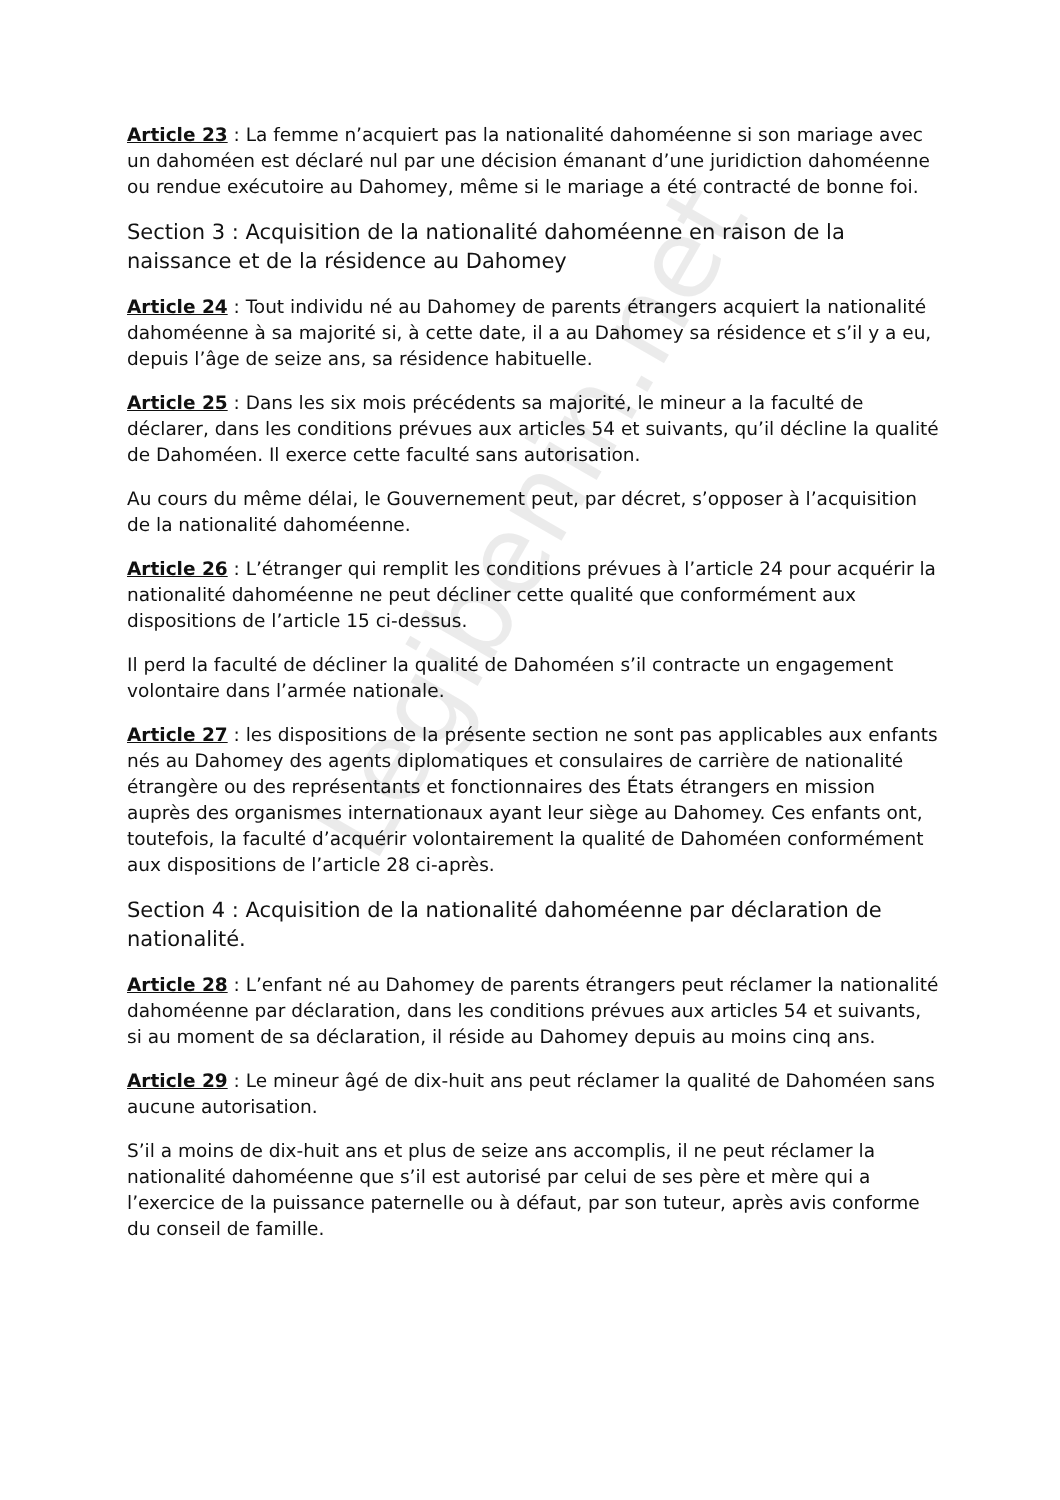Legibenin.net
Article 23 : La femme n’acquiert pas la nationalité dahoméenne si son mariage avec un dahoméen est déclaré nul par une décision émanant d’une juridiction dahoméenne ou rendue exécutoire au Dahomey, même si le mariage a été contracté de bonne foi.
Section 3 : Acquisition de la nationalité dahoméenne en raison de la naissance et de la résidence au Dahomey
Article 24 : Tout individu né au Dahomey de parents étrangers acquiert la nationalité dahoméenne à sa majorité si, à cette date, il a au Dahomey sa résidence et s’il y a eu, depuis l’âge de seize ans, sa résidence habituelle.
Article 25 : Dans les six mois précédents sa majorité, le mineur a la faculté de déclarer, dans les conditions prévues aux articles 54 et suivants, qu’il décline la qualité de Dahoméen. Il exerce cette faculté sans autorisation.
Au cours du même délai, le Gouvernement peut, par décret, s’opposer à l’acquisition de la nationalité dahoméenne.
Article 26 : L’étranger qui remplit les conditions prévues à l’article 24 pour acquérir la nationalité dahoméenne ne peut décliner cette qualité que conformément aux dispositions de l’article 15 ci-dessus.
Il perd la faculté de décliner la qualité de Dahoméen s’il contracte un engagement volontaire dans l’armée nationale.
Article 27 : les dispositions de la présente section ne sont pas applicables aux enfants nés au Dahomey des agents diplomatiques et consulaires de carrière de nationalité étrangère ou des représentants et fonctionnaires des États étrangers en mission auprès des organismes internationaux ayant leur siège au Dahomey. Ces enfants ont, toutefois, la faculté d’acquérir volontairement la qualité de Dahoméen conformément aux dispositions de l’article 28 ci-après.
Section 4 : Acquisition de la nationalité dahoméenne par déclaration de nationalité.
Article 28 : L’enfant né au Dahomey de parents étrangers peut réclamer la nationalité dahoméenne par déclaration, dans les conditions prévues aux articles 54 et suivants, si au moment de sa déclaration, il réside au Dahomey depuis au moins cinq ans.
Article 29 : Le mineur âgé de dix-huit ans peut réclamer la qualité de Dahoméen sans aucune autorisation.
S’il a moins de dix-huit ans et plus de seize ans accomplis, il ne peut réclamer la nationalité dahoméenne que s’il est autorisé par celui de ses père et mère qui a l’exercice de la puissance paternelle ou à défaut, par son tuteur, après avis conforme du conseil de famille.